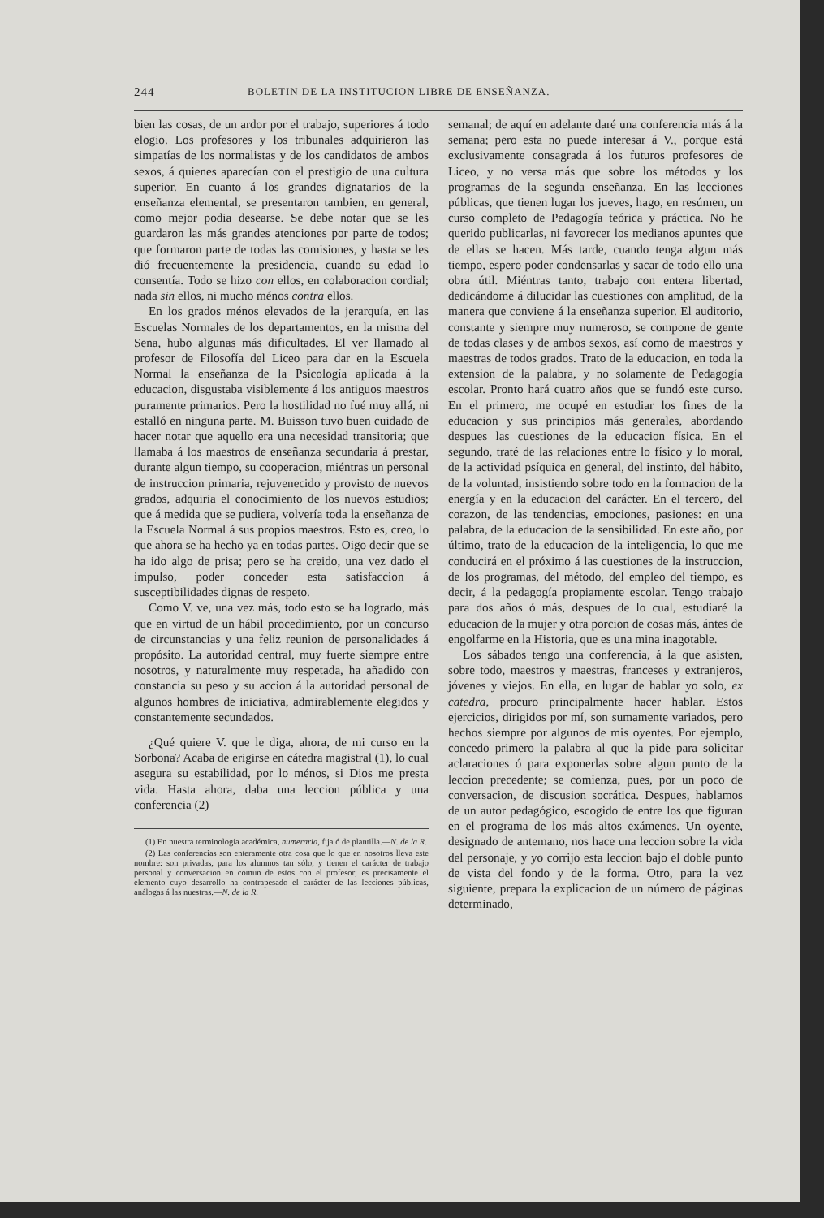244 BOLETIN DE LA INSTITUCION LIBRE DE ENSEÑANZA.
bien las cosas, de un ardor por el trabajo, superiores á todo elogio. Los profesores y los tribunales adquirieron las simpatías de los normalistas y de los candidatos de ambos sexos, á quienes aparecían con el prestigio de una cultura superior. En cuanto á los grandes dignatarios de la enseñanza elemental, se presentaron tambien, en general, como mejor podia desearse. Se debe notar que se les guardaron las más grandes atenciones por parte de todos; que formaron parte de todas las comisiones, y hasta se les dió frecuentemente la presidencia, cuando su edad lo consentía. Todo se hizo con ellos, en colaboracion cordial; nada sin ellos, ni mucho ménos contra ellos.
En los grados ménos elevados de la jerarquía, en las Escuelas Normales de los departamentos, en la misma del Sena, hubo algunas más dificultades. El ver llamado al profesor de Filosofía del Liceo para dar en la Escuela Normal la enseñanza de la Psicología aplicada á la educacion, disgustaba visiblemente á los antiguos maestros puramente primarios. Pero la hostilidad no fué muy allá, ni estalló en ninguna parte. M. Buisson tuvo buen cuidado de hacer notar que aquello era una necesidad transitoria; que llamaba á los maestros de enseñanza secundaria á prestar, durante algun tiempo, su cooperacion, miéntras un personal de instruccion primaria, rejuvenecido y provisto de nuevos grados, adquiria el conocimiento de los nuevos estudios; que á medida que se pudiera, volvería toda la enseñanza de la Escuela Normal á sus propios maestros. Esto es, creo, lo que ahora se ha hecho ya en todas partes. Oigo decir que se ha ido algo de prisa; pero se ha creido, una vez dado el impulso, poder conceder esta satisfaccion á susceptibilidades dignas de respeto.
Como V. ve, una vez más, todo esto se ha logrado, más que en virtud de un hábil procedimiento, por un concurso de circunstancias y una feliz reunion de personalidades á propósito. La autoridad central, muy fuerte siempre entre nosotros, y naturalmente muy respetada, ha añadido con constancia su peso y su accion á la autoridad personal de algunos hombres de iniciativa, admirablemente elegidos y constantemente secundados.
¿Qué quiere V. que le diga, ahora, de mi curso en la Sorbona? Acaba de erigirse en cátedra magistral (1), lo cual asegura su estabilidad, por lo ménos, si Dios me presta vida. Hasta ahora, daba una leccion pública y una conferencia (2)
(1) En nuestra terminología académica, numeraria, fija ó de plantilla.—N. de la R.
(2) Las conferencias son enteramente otra cosa que lo que en nosotros lleva este nombre: son privadas, para los alumnos tan sólo, y tienen el carácter de trabajo personal y conversacion en comun de estos con el profesor; es precisamente el elemento cuyo desarrollo ha contrapesado el carácter de las lecciones públicas, análogas á las nuestras.—N. de la R.
semanal; de aquí en adelante daré una conferencia más á la semana; pero esta no puede interesar á V., porque está exclusivamente consagrada á los futuros profesores de Liceo, y no versa más que sobre los métodos y los programas de la segunda enseñanza. En las lecciones públicas, que tienen lugar los jueves, hago, en resúmen, un curso completo de Pedagogía teórica y práctica. No he querido publicarlas, ni favorecer los medianos apuntes que de ellas se hacen. Más tarde, cuando tenga algun más tiempo, espero poder condensarlas y sacar de todo ello una obra útil. Miéntras tanto, trabajo con entera libertad, dedicándome á dilucidar las cuestiones con amplitud, de la manera que conviene á la enseñanza superior. El auditorio, constante y siempre muy numeroso, se compone de gente de todas clases y de ambos sexos, así como de maestros y maestras de todos grados. Trato de la educacion, en toda la extension de la palabra, y no solamente de Pedagogía escolar. Pronto hará cuatro años que se fundó este curso. En el primero, me ocupé en estudiar los fines de la educacion y sus principios más generales, abordando despues las cuestiones de la educacion física. En el segundo, traté de las relaciones entre lo físico y lo moral, de la actividad psíquica en general, del instinto, del hábito, de la voluntad, insistiendo sobre todo en la formacion de la energía y en la educacion del carácter. En el tercero, del corazon, de las tendencias, emociones, pasiones: en una palabra, de la educacion de la sensibilidad. En este año, por último, trato de la educacion de la inteligencia, lo que me conducirá en el próximo á las cuestiones de la instruccion, de los programas, del método, del empleo del tiempo, es decir, á la pedagogía propiamente escolar. Tengo trabajo para dos años ó más, despues de lo cual, estudiaré la educacion de la mujer y otra porcion de cosas más, ántes de engolfarme en la Historia, que es una mina inagotable.
Los sábados tengo una conferencia, á la que asisten, sobre todo, maestros y maestras, franceses y extranjeros, jóvenes y viejos. En ella, en lugar de hablar yo solo, ex catedra, procuro principalmente hacer hablar. Estos ejercicios, dirigidos por mí, son sumamente variados, pero hechos siempre por algunos de mis oyentes. Por ejemplo, concedo primero la palabra al que la pide para solicitar aclaraciones ó para exponerlas sobre algun punto de la leccion precedente; se comienza, pues, por un poco de conversacion, de discusion socrática. Despues, hablamos de un autor pedagógico, escogido de entre los que figuran en el programa de los más altos exámenes. Un oyente, designado de antemano, nos hace una leccion sobre la vida del personaje, y yo corrijo esta leccion bajo el doble punto de vista del fondo y de la forma. Otro, para la vez siguiente, prepara la explicacion de un número de páginas determinado,